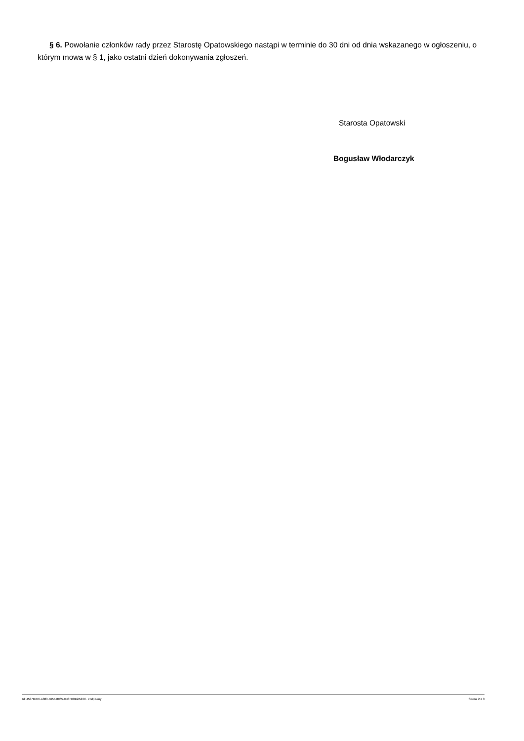§ 6. Powołanie członków rady przez Starostę Opatowskiego nastąpi w terminie do 30 dni od dnia wskazanego w ogłoszeniu, o którym mowa w § 1, jako ostatni dzień dokonywania zgłoszeń.
Starosta Opatowski
Bogusław Włodarczyk
Id: 4537B456-A883-4654-8065-0D8FB8D2A23C. Podpisany Strona 2 z 3